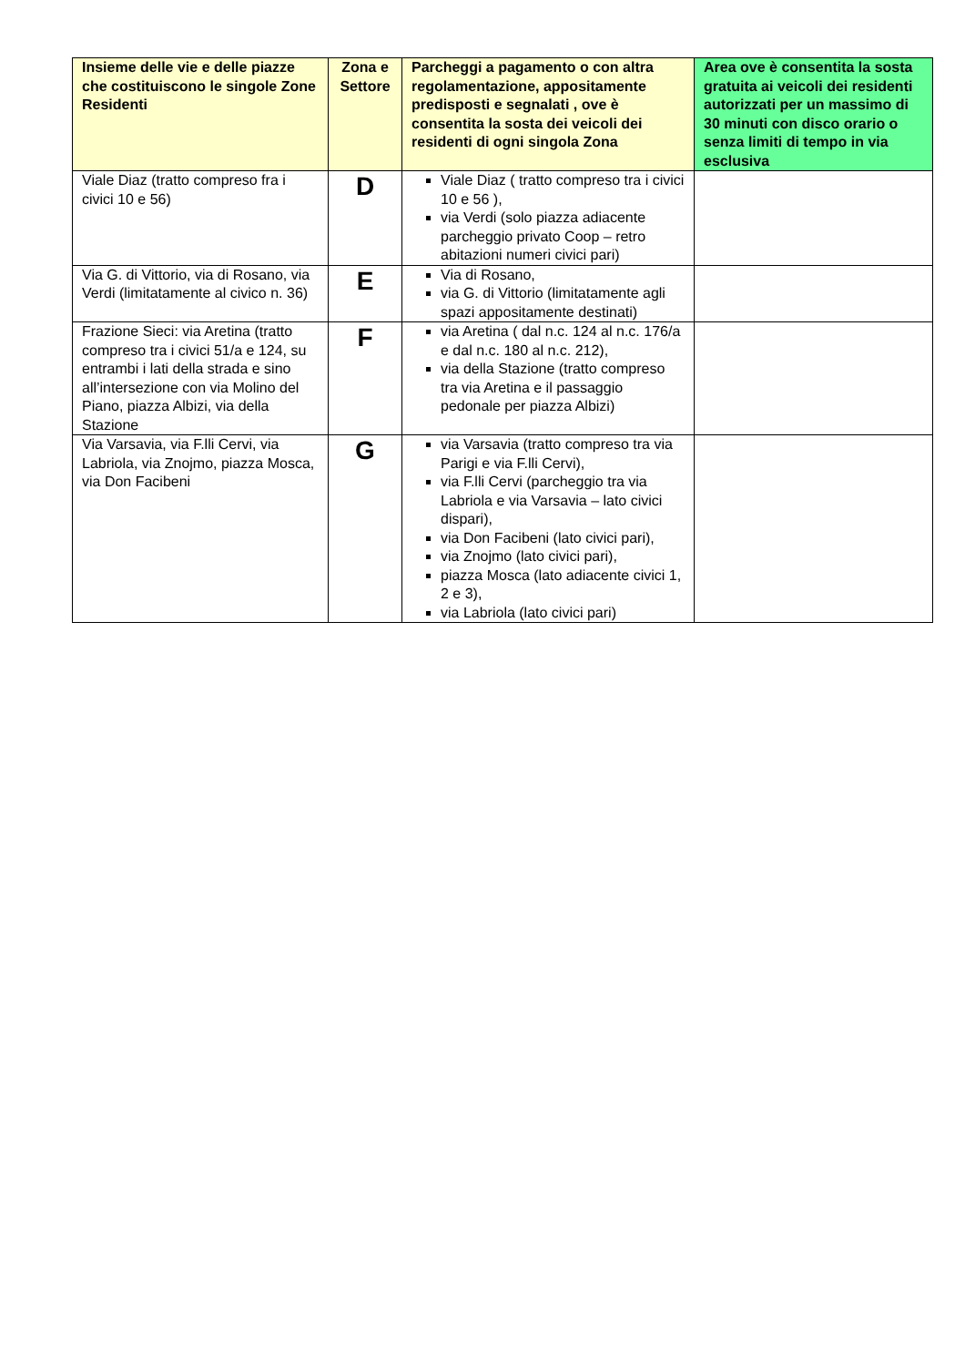| Insieme delle vie e delle piazze che costituiscono le singole Zone Residenti | Zona e Settore | Parcheggi a pagamento o con altra regolamentazione, appositamente predisposti e segnalati , ove è consentita la sosta dei veicoli dei residenti di ogni singola Zona | Area ove è consentita la sosta gratuita ai veicoli dei residenti autorizzati per un massimo di 30 minuti con disco orario o senza limiti di tempo in via esclusiva |
| --- | --- | --- | --- |
| Viale Diaz (tratto compreso fra i civici 10 e 56) | D | Viale Diaz ( tratto compreso tra i civici 10 e 56 ), via Verdi (solo piazza adiacente parcheggio privato Coop – retro abitazioni numeri civici pari) | |
| Via G. di Vittorio, via di Rosano, via Verdi (limitatamente al civico n. 36) | E | Via di Rosano, via G. di Vittorio (limitatamente agli spazi appositamente destinati) | |
| Frazione Sieci: via Aretina (tratto compreso tra i civici 51/a e 124, su entrambi i lati della strada e sino all’intersezione con via Molino del Piano, piazza Albizi, via della Stazione | F | via Aretina ( dal n.c. 124 al n.c. 176/a e dal n.c. 180 al n.c. 212), via della Stazione (tratto compreso tra via Aretina e il passaggio pedonale per piazza Albizi) | |
| Via Varsavia, via F.lli Cervi, via Labriola, via Znojmo, piazza Mosca, via Don Facibeni | G | via Varsavia (tratto compreso tra via Parigi e via F.lli Cervi), via F.lli Cervi (parcheggio tra via Labriola e via Varsavia – lato civici dispari), via Don Facibeni (lato civici pari), via Znojmo (lato civici pari), piazza Mosca (lato adiacente civici 1, 2 e 3), via Labriola (lato civici pari) | |